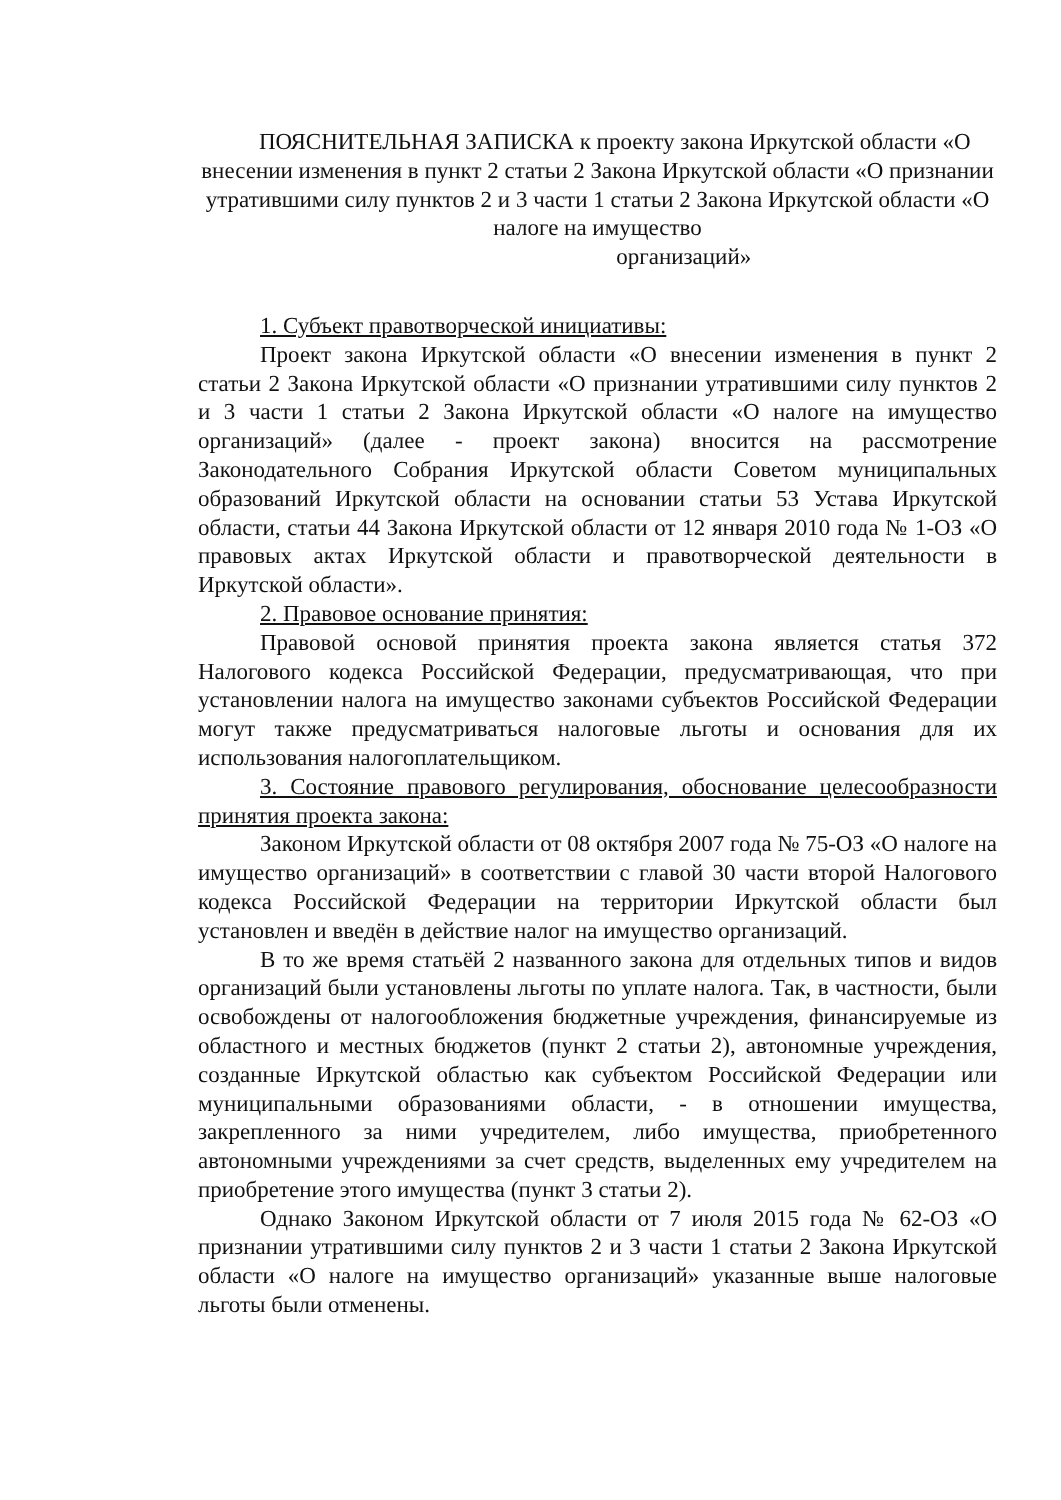ПОЯСНИТЕЛЬНАЯ ЗАПИСКА к проекту закона Иркутской области «О внесении изменения в пункт 2 статьи 2 Закона Иркутской области «О признании утратившими силу пунктов 2 и 3 части 1 статьи 2 Закона Иркутской области «О налоге на имущество
организаций»
1. Субъект правотворческой инициативы:
Проект закона Иркутской области «О внесении изменения в пункт 2 статьи 2 Закона Иркутской области «О признании утратившими силу пунктов 2 и 3 части 1 статьи 2 Закона Иркутской области «О налоге на имущество организаций» (далее - проект закона) вносится на рассмотрение Законодательного Собрания Иркутской области Советом муниципальных образований Иркутской области на основании статьи 53 Устава Иркутской области, статьи 44 Закона Иркутской области от 12 января 2010 года № 1-ОЗ «О правовых актах Иркутской области и правотворческой деятельности в Иркутской области».
2. Правовое основание принятия:
Правовой основой принятия проекта закона является статья 372 Налогового кодекса Российской Федерации, предусматривающая, что при установлении налога на имущество законами субъектов Российской Федерации могут также предусматриваться налоговые льготы и основания для их использования налогоплательщиком.
3. Состояние правового регулирования, обоснование целесообразности принятия проекта закона:
Законом Иркутской области от 08 октября 2007 года № 75-ОЗ «О налоге на имущество организаций» в соответствии с главой 30 части второй Налогового кодекса Российской Федерации на территории Иркутской области был установлен и введён в действие налог на имущество организаций.
В то же время статьёй 2 названного закона для отдельных типов и видов организаций были установлены льготы по уплате налога. Так, в частности, были освобождены от налогообложения бюджетные учреждения, финансируемые из областного и местных бюджетов (пункт 2 статьи 2), автономные учреждения, созданные Иркутской областью как субъектом Российской Федерации или муниципальными образованиями области, - в отношении имущества, закрепленного за ними учредителем, либо имущества, приобретенного автономными учреждениями за счет средств, выделенных ему учредителем на приобретение этого имущества (пункт 3 статьи 2).
Однако Законом Иркутской области от 7 июля 2015 года № 62-ОЗ «О признании утратившими силу пунктов 2 и 3 части 1 статьи 2 Закона Иркутской области «О налоге на имущество организаций» указанные выше налоговые льготы были отменены.